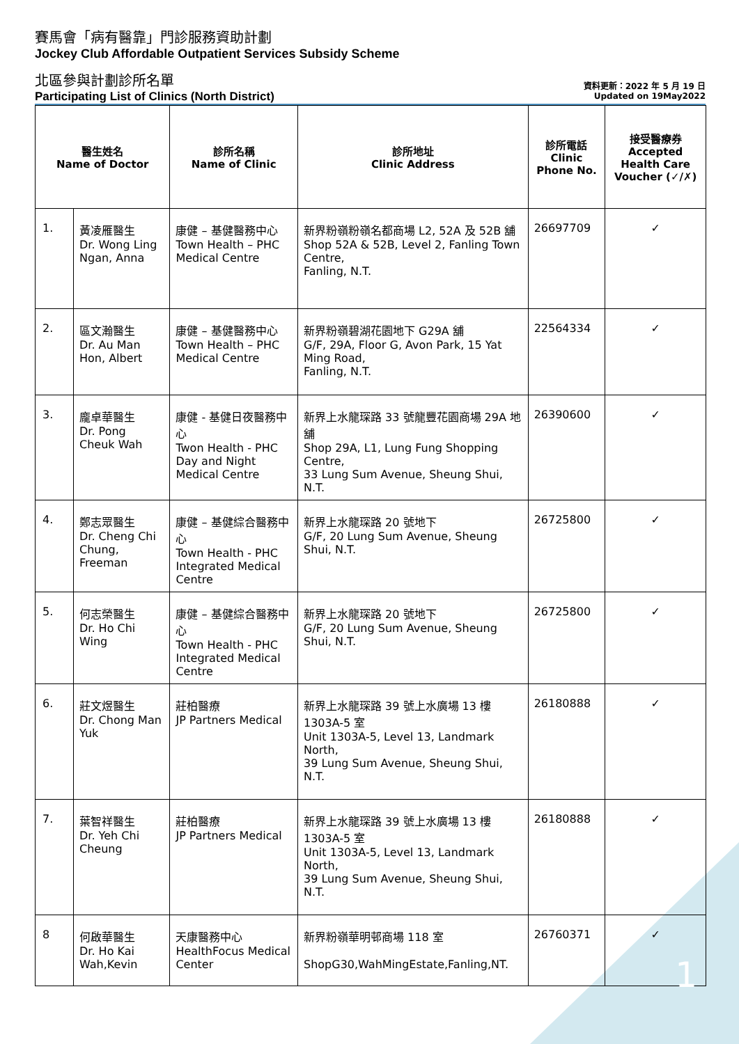賽馬會「病有醫靠」門診服務資助計劃
Jockey Club Affordable Outpatient Services Subsidy Scheme
北區參與計劃診所名單
Participating List of Clinics (North District)
資料更新：2022 年 5 月 19 日
Updated on 19May2022
| 醫生姓名 Name of Doctor | | 診所名稱 Name of Clinic | 診所地址 Clinic Address | 診所電話 Clinic Phone No. | 接受醫療券 Accepted Health Care Voucher (✓/✗) |
| --- | --- | --- | --- | --- | --- |
| 1. | 黃凌雁醫生 Dr. Wong Ling Ngan, Anna | 康健 – 基健醫務中心 Town Health – PHC Medical Centre | 新界粉嶺粉嶺名都商場 L2, 52A 及 52B 舖 Shop 52A & 52B, Level 2, Fanling Town Centre, Fanling, N.T. | 26697709 | ✓ |
| 2. | 區文瀚醫生 Dr. Au Man Hon, Albert | 康健 – 基健醫務中心 Town Health – PHC Medical Centre | 新界粉嶺碧湖花園地下 G29A 舖 G/F, 29A, Floor G, Avon Park, 15 Yat Ming Road, Fanling, N.T. | 22564334 | ✓ |
| 3. | 龐卓華醫生 Dr. Pong Cheuk Wah | 康健 - 基健日夜醫務中心 Twon Health - PHC Day and Night Medical Centre | 新界上水龍琛路 33 號龍豐花園商場 29A 地舖 Shop 29A, L1, Lung Fung Shopping Centre, 33 Lung Sum Avenue, Sheung Shui, N.T. | 26390600 | ✓ |
| 4. | 鄭志眾醫生 Dr. Cheng Chi Chung, Freeman | 康健 – 基健綜合醫務中心 Town Health - PHC Integrated Medical Centre | 新界上水龍琛路 20 號地下 G/F, 20 Lung Sum Avenue, Sheung Shui, N.T. | 26725800 | ✓ |
| 5. | 何志榮醫生 Dr. Ho Chi Wing | 康健 – 基健綜合醫務中心 Town Health - PHC Integrated Medical Centre | 新界上水龍琛路 20 號地下 G/F, 20 Lung Sum Avenue, Sheung Shui, N.T. | 26725800 | ✓ |
| 6. | 莊文煜醫生 Dr. Chong Man Yuk | 莊柏醫療 JP Partners Medical | 新界上水龍琛路 39 號上水廣場 13 樓 1303A-5 室 Unit 1303A-5, Level 13, Landmark North, 39 Lung Sum Avenue, Sheung Shui, N.T. | 26180888 | ✓ |
| 7. | 葉智祥醫生 Dr. Yeh Chi Cheung | 莊柏醫療 JP Partners Medical | 新界上水龍琛路 39 號上水廣場 13 樓 1303A-5 室 Unit 1303A-5, Level 13, Landmark North, 39 Lung Sum Avenue, Sheung Shui, N.T. | 26180888 | ✓ |
| 8 | 何啟華醫生 Dr. Ho Kai Wah,Kevin | 天康醫務中心 HealthFocus Medical Center | 新界粉嶺華明邨商場 118 室 ShopG30,WahMingEstate,Fanling,NT. | 26760371 | ✓ |
1